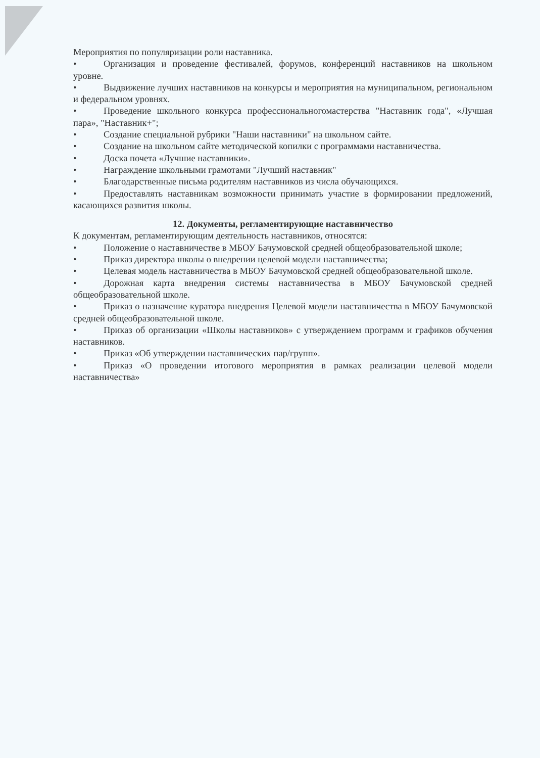Мероприятия по популяризации роли наставника.
• Организация и проведение фестивалей, форумов, конференций наставников на школьном уровне.
• Выдвижение лучших наставников на конкурсы и мероприятия на муниципальном, региональном и федеральном уровнях.
• Проведение школьного конкурса профессиональногомастерства "Наставник года", «Лучшая пара», "Наставник+";
• Создание специальной рубрики "Наши наставники" на школьном сайте.
• Создание на школьном сайте методической копилки с программами наставничества.
• Доска почета «Лучшие наставники».
• Награждение школьными грамотами "Лучший наставник"
• Благодарственные письма родителям наставников из числа обучающихся.
• Предоставлять наставникам возможности принимать участие в формировании предложений, касающихся развития школы.
12. Документы, регламентирующие наставничество
К документам, регламентирующим деятельность наставников, относятся:
• Положение о наставничестве в МБОУ Бачумовской средней общеобразовательной школе;
• Приказ директора школы о внедрении целевой модели наставничества;
• Целевая модель наставничества в МБОУ Бачумовской средней общеобразовательной школе.
• Дорожная карта внедрения системы наставничества в МБОУ Бачумовской средней общеобразовательной школе.
• Приказ о назначение куратора внедрения Целевой модели наставничества в МБОУ Бачумовской средней общеобразовательной школе.
• Приказ об организации «Школы наставников» с утверждением программ и графиков обучения наставников.
• Приказ «Об утверждении наставнических пар/групп».
• Приказ «О проведении итогового мероприятия в рамках реализации целевой модели наставничества»